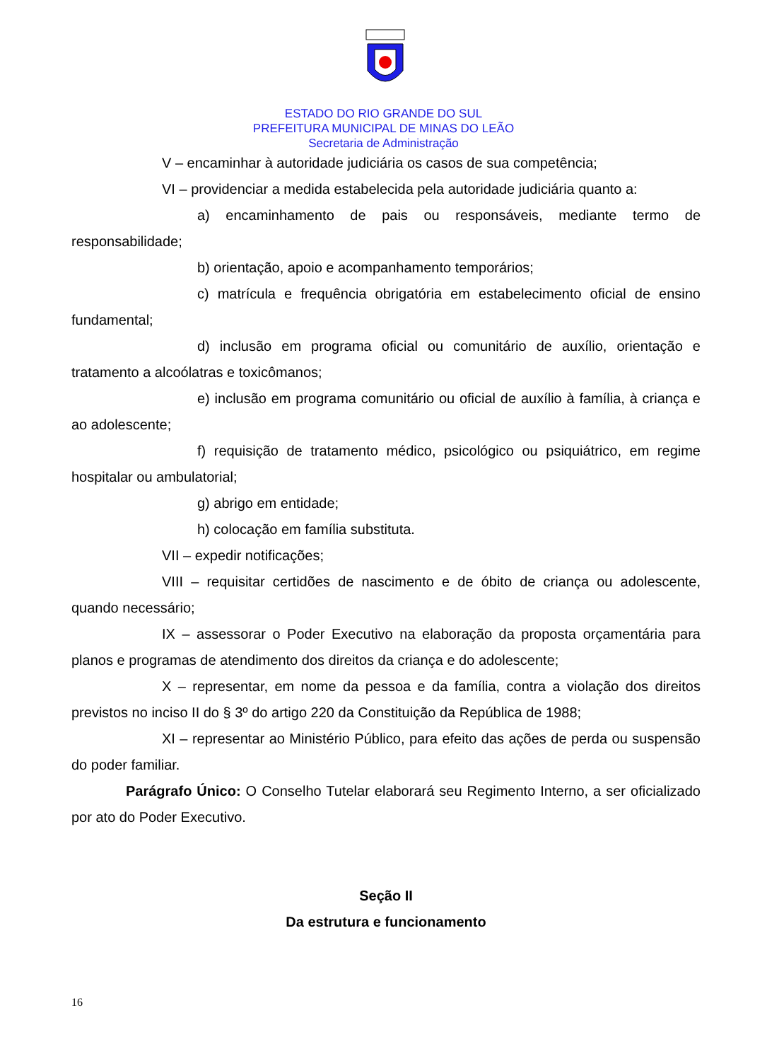ESTADO DO RIO GRANDE DO SUL
PREFEITURA MUNICIPAL DE MINAS DO LEÃO
Secretaria de Administração
V – encaminhar à autoridade judiciária os casos de sua competência;
VI – providenciar a medida estabelecida pela autoridade judiciária quanto a:
a) encaminhamento de pais ou responsáveis, mediante termo de responsabilidade;
b) orientação, apoio e acompanhamento temporários;
c) matrícula e frequência obrigatória em estabelecimento oficial de ensino fundamental;
d) inclusão em programa oficial ou comunitário de auxílio, orientação e tratamento a alcoólatras e toxicômanos;
e) inclusão em programa comunitário ou oficial de auxílio à família, à criança e ao adolescente;
f) requisição de tratamento médico, psicológico ou psiquiátrico, em regime hospitalar ou ambulatorial;
g) abrigo em entidade;
h) colocação em família substituta.
VII – expedir notificações;
VIII – requisitar certidões de nascimento e de óbito de criança ou adolescente, quando necessário;
IX – assessorar o Poder Executivo na elaboração da proposta orçamentária para planos e programas de atendimento dos direitos da criança e do adolescente;
X – representar, em nome da pessoa e da família, contra a violação dos direitos previstos no inciso II do § 3º do artigo 220 da Constituição da República de 1988;
XI – representar ao Ministério Público, para efeito das ações de perda ou suspensão do poder familiar.
Parágrafo Único: O Conselho Tutelar elaborará seu Regimento Interno, a ser oficializado por ato do Poder Executivo.
Seção II
Da estrutura e funcionamento
16